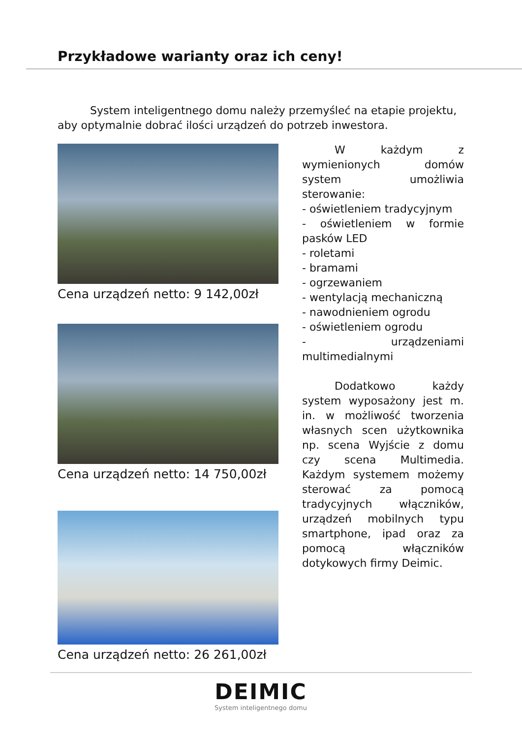Przykładowe warianty oraz ich ceny!
   System inteligentnego domu należy przemyśleć na etapie projektu, aby optymalnie dobrać ilości urządzeń do potrzeb inwestora.
Cena urządzeń netto: 9 142,00zł
Cena urządzeń netto: 14 750,00zł
Cena urządzeń netto: 26 261,00zł
   W każdym z wymienionych domów system umożliwia sterowanie:
- oświetleniem tradycyjnym
- oświetleniem w formie pasków LED
- roletami
- bramami
- ogrzewaniem
- wentylacją mechaniczną
- nawodnieniem ogrodu
- oświetleniem ogrodu
- urządzeniami multimedialnymi
   Dodatkowo każdy system wyposażony jest m. in. w możliwość tworzenia własnych scen użytkownika np. scena Wyjście z domu czy scena Multimedia. Każdym systemem możemy sterować za pomocą tradycyjnych włączników, urządzeń mobilnych typu smartphone, ipad oraz za pomocą włączników dotykowych firmy Deimic.
DEIMIC
System inteligentnego domu